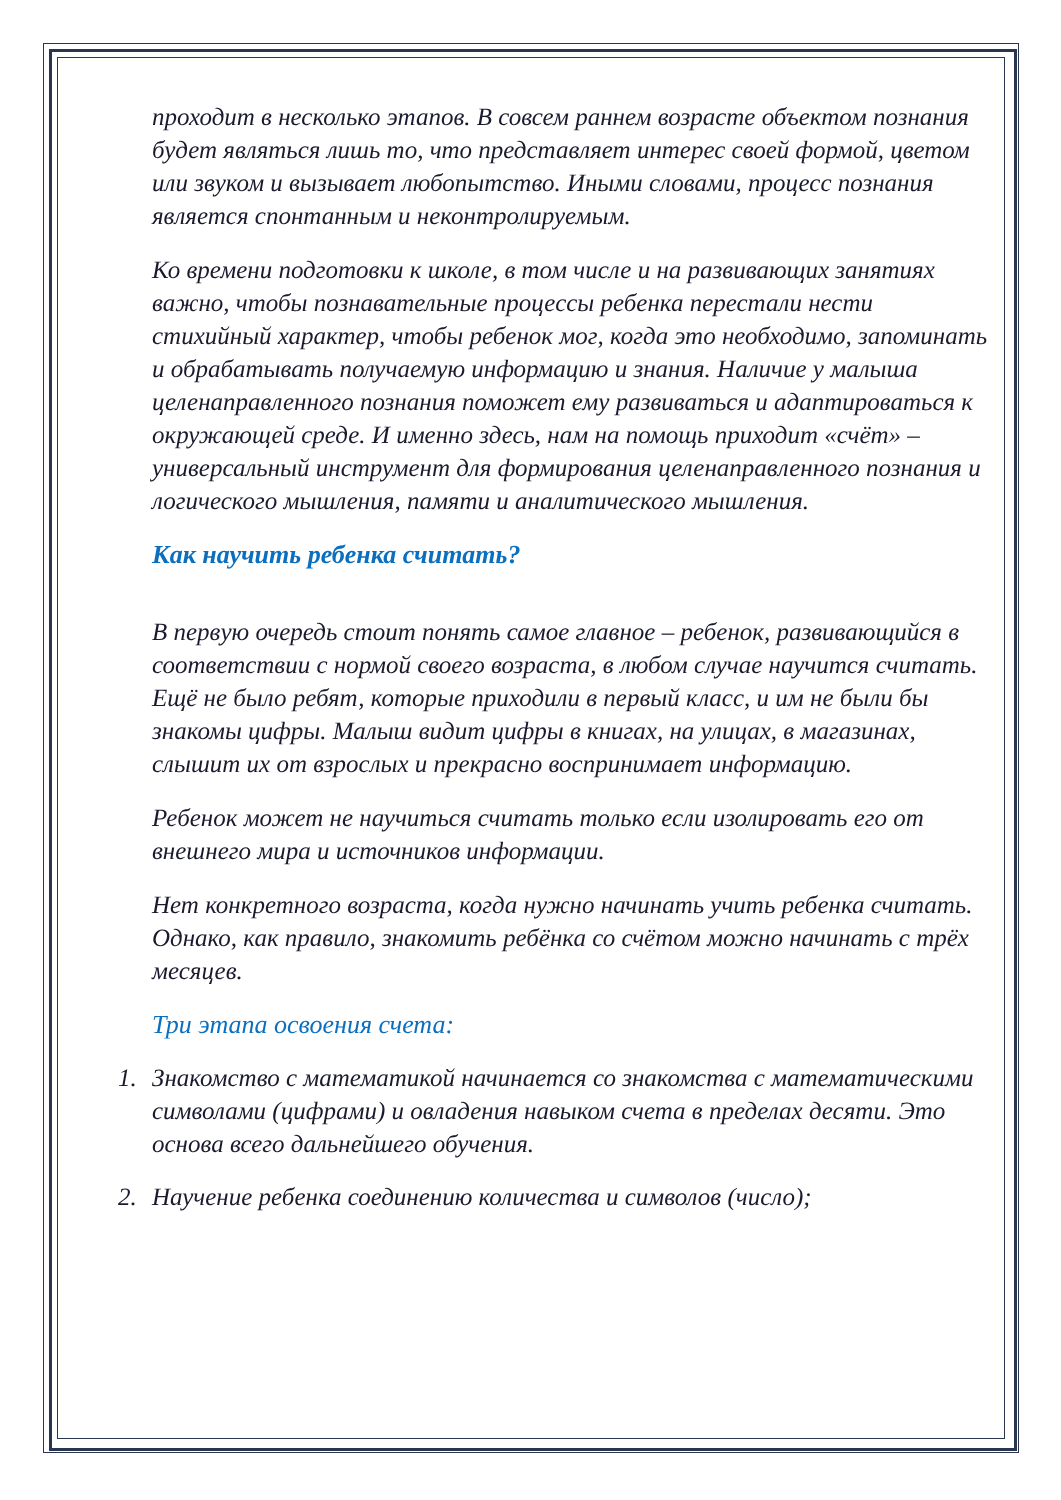проходит в несколько этапов. В совсем раннем возрасте объектом познания будет являться лишь то, что представляет интерес своей формой, цветом или звуком и вызывает любопытство. Иными словами, процесс познания является спонтанным и неконтролируемым.
Ко времени подготовки к школе, в том числе и на развивающих занятиях важно, чтобы познавательные процессы ребенка перестали нести стихийный характер, чтобы ребенок мог, когда это необходимо, запоминать и обрабатывать получаемую информацию и знания. Наличие у малыша целенаправленного познания поможет ему развиваться и адаптироваться к окружающей среде. И именно здесь, нам на помощь приходит «счёт» – универсальный инструмент для формирования целенаправленного познания и логического мышления, памяти и аналитического мышления.
Как научить ребенка считать?
В первую очередь стоит понять самое главное – ребенок, развивающийся в соответствии с нормой своего возраста, в любом случае научится считать. Ещё не было ребят, которые приходили в первый класс, и им не были бы знакомы цифры. Малыш видит цифры в книгах, на улицах, в магазинах, слышит их от взрослых и прекрасно воспринимает информацию.
Ребенок может не научиться считать только если изолировать его от внешнего мира и источников информации.
Нет конкретного возраста, когда нужно начинать учить ребенка считать. Однако, как правило, знакомить ребёнка со счётом можно начинать с трёх месяцев.
Три этапа освоения счета:
1. Знакомство с математикой начинается со знакомства с математическими символами (цифрами) и овладения навыком счета в пределах десяти. Это основа всего дальнейшего обучения.
2. Научение ребенка соединению количества и символов (число);